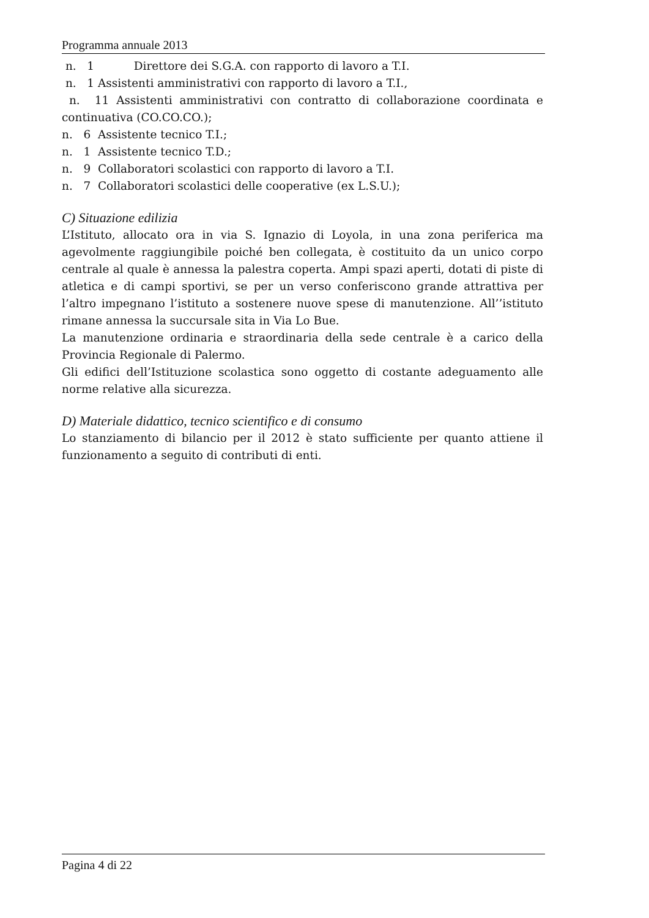Programma annuale 2013
n. 1 Direttore dei S.G.A. con rapporto di lavoro a T.I.
n. 1 Assistenti amministrativi con rapporto di lavoro a T.I.,
n. 11 Assistenti amministrativi con contratto di collaborazione coordinata e continuativa (CO.CO.CO.);
n. 6 Assistente tecnico T.I.;
n. 1 Assistente tecnico T.D.;
n. 9 Collaboratori scolastici con rapporto di lavoro a T.I.
n. 7 Collaboratori scolastici delle cooperative (ex L.S.U.);
C) Situazione edilizia
L’Istituto, allocato ora in via S. Ignazio di Loyola, in una zona periferica ma agevolmente raggiungibile poiché ben collegata, è costituito da un unico corpo centrale al quale è annessa la palestra coperta. Ampi spazi aperti, dotati di piste di atletica e di campi sportivi, se per un verso conferiscono grande attrattiva per l’altro impegnano l’istituto a sostenere nuove spese di manutenzione. All’’istituto rimane annessa la succursale sita in Via Lo Bue.
La manutenzione ordinaria e straordinaria della sede centrale è a carico della Provincia Regionale di Palermo.
Gli edifici dell’Istituzione scolastica sono oggetto di costante adeguamento alle norme relative alla sicurezza.
D) Materiale didattico, tecnico scientifico e di consumo
Lo stanziamento di bilancio per il 2012 è stato sufficiente per quanto attiene il funzionamento a seguito di contributi di enti.
Pagina 4 di 22